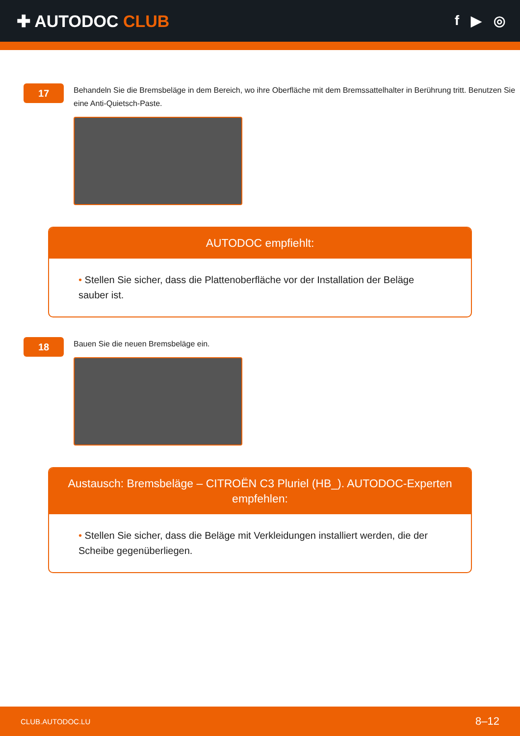✚ AUTODOC CLUB
f ▶ ◎
17
Behandeln Sie die Bremsbeläge in dem Bereich, wo ihre Oberfläche mit dem Bremssattelhalter in Berührung tritt. Benutzen Sie eine Anti-Quietsch-Paste.
AUTODOC empfiehlt:
• Stellen Sie sicher, dass die Plattenoberfläche vor der Installation der Beläge sauber ist.
18
Bauen Sie die neuen Bremsbeläge ein.
Austausch: Bremsbeläge – CITROËN C3 Pluriel (HB_). AUTODOC-Experten empfehlen:
• Stellen Sie sicher, dass die Beläge mit Verkleidungen installiert werden, die der Scheibe gegenüberliegen.
CLUB.AUTODOC.LU 8–12